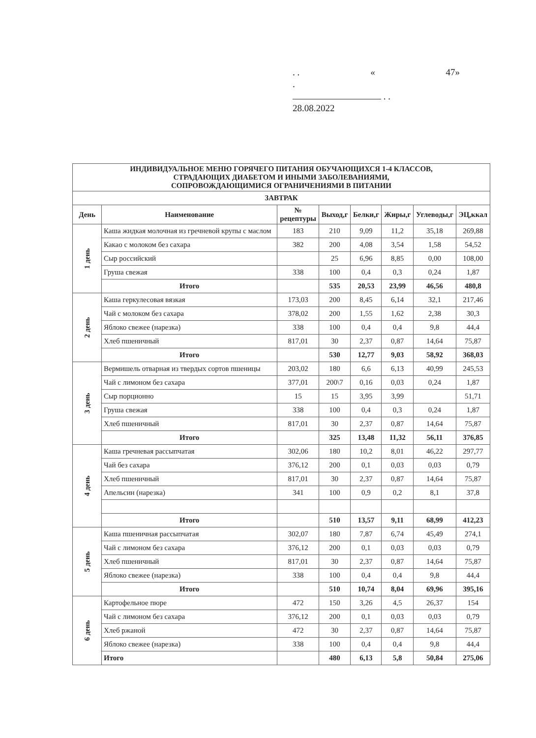. . « 47»
.
. .
28.08.2022
| ИНДИВИДУАЛЬНОЕ МЕНЮ ГОРЯЧЕГО ПИТАНИЯ ОБУЧАЮЩИХСЯ 1-4 КЛАССОВ, СТРАДАЮЩИХ ДИАБЕТОМ И ИНЫМИ ЗАБОЛЕВАНИЯМИ, СОПРОВОЖДАЮЩИМИСЯ ОГРАНИЧЕНИЯМИ В ПИТАНИИ | | | | | | | |
| --- | --- | --- | --- | --- | --- | --- | --- |
| ЗАВТРАК | | | | | | | |
| День | Наименование | № рецептуры | Выход,г | Белки,г | Жиры,г | Углеводы,г | ЭЦ,ккал |
| 1 день | Каша жидкая молочная из гречневой крупы с маслом | 183 | 210 | 9,09 | 11,2 | 35,18 | 269,88 |
| | Какао с молоком без сахара | 382 | 200 | 4,08 | 3,54 | 1,58 | 54,52 |
| | Сыр российский | | 25 | 6,96 | 8,85 | 0,00 | 108,00 |
| | Груша свежая | 338 | 100 | 0,4 | 0,3 | 0,24 | 1,87 |
| | Итого | | 535 | 20,53 | 23,99 | 46,56 | 480,8 |
| 2 день | Каша геркулесовая вязкая | 173,03 | 200 | 8,45 | 6,14 | 32,1 | 217,46 |
| | Чай с молоком без сахара | 378,02 | 200 | 1,55 | 1,62 | 2,38 | 30,3 |
| | Яблоко свежее (нарезка) | 338 | 100 | 0,4 | 0,4 | 9,8 | 44,4 |
| | Хлеб пшеничный | 817,01 | 30 | 2,37 | 0,87 | 14,64 | 75,87 |
| | Итого | | 530 | 12,77 | 9,03 | 58,92 | 368,03 |
| 3 день | Вермишель отварная из твердых сортов пшеницы | 203,02 | 180 | 6,6 | 6,13 | 40,99 | 245,53 |
| | Чай с лимоном без сахара | 377,01 | 200\7 | 0,16 | 0,03 | 0,24 | 1,87 |
| | Сыр порционно | 15 | 15 | 3,95 | 3,99 | | 51,71 |
| | Груша свежая | 338 | 100 | 0,4 | 0,3 | 0,24 | 1,87 |
| | Хлеб пшеничный | 817,01 | 30 | 2,37 | 0,87 | 14,64 | 75,87 |
| | Итого | | 325 | 13,48 | 11,32 | 56,11 | 376,85 |
| 4 день | Каша гречневая рассыпчатая | 302,06 | 180 | 10,2 | 8,01 | 46,22 | 297,77 |
| | Чай без сахара | 376,12 | 200 | 0,1 | 0,03 | 0,03 | 0,79 |
| | Хлеб пшеничный | 817,01 | 30 | 2,37 | 0,87 | 14,64 | 75,87 |
| | Апельсин (нарезка) | 341 | 100 | 0,9 | 0,2 | 8,1 | 37,8 |
| | Итого | | 510 | 13,57 | 9,11 | 68,99 | 412,23 |
| 5 день | Каша пшеничная рассыпчатая | 302,07 | 180 | 7,87 | 6,74 | 45,49 | 274,1 |
| | Чай с лимоном без сахара | 376,12 | 200 | 0,1 | 0,03 | 0,03 | 0,79 |
| | Хлеб пшеничный | 817,01 | 30 | 2,37 | 0,87 | 14,64 | 75,87 |
| | Яблоко свежее (нарезка) | 338 | 100 | 0,4 | 0,4 | 9,8 | 44,4 |
| | Итого | | 510 | 10,74 | 8,04 | 69,96 | 395,16 |
| 6 день | Картофельное пюре | 472 | 150 | 3,26 | 4,5 | 26,37 | 154 |
| | Чай с лимоном без сахара | 376,12 | 200 | 0,1 | 0,03 | 0,03 | 0,79 |
| | Хлеб ржаной | 472 | 30 | 2,37 | 0,87 | 14,64 | 75,87 |
| | Яблоко свежее (нарезка) | 338 | 100 | 0,4 | 0,4 | 9,8 | 44,4 |
| | Итого | | 480 | 6,13 | 5,8 | 50,84 | 275,06 |